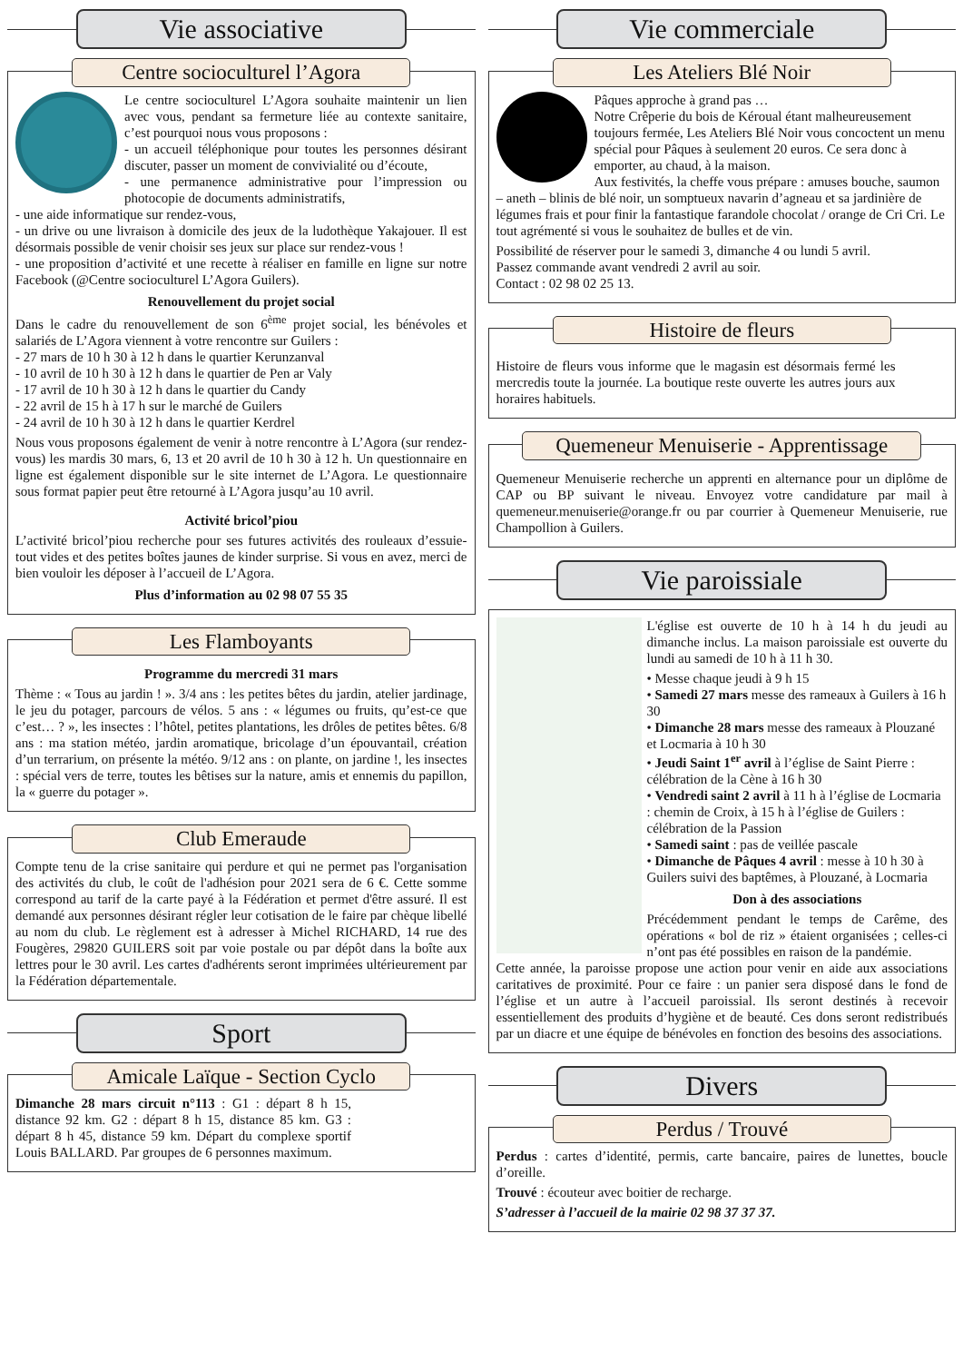Vie associative
Centre socioculturel l’Agora
Le centre socioculturel L’Agora souhaite maintenir un lien avec vous, pendant sa fermeture liée au contexte sanitaire, c’est pourquoi nous vous proposons :
- un accueil téléphonique pour toutes les personnes désirant discuter, passer un moment de convivialité ou d’écoute,
- une permanence administrative pour l’impression ou photocopie de documents administratifs,
- une aide informatique sur rendez-vous,
- un drive ou une livraison à domicile des jeux de la ludothèque Yakajouer. Il est désormais possible de venir choisir ses jeux sur place sur rendez-vous !
- une proposition d’activité et une recette à réaliser en famille en ligne sur notre Facebook (@Centre socioculturel L’Agora Guilers).
Renouvellement du projet social
Dans le cadre du renouvellement de son 6<sup>ème</sup> projet social, les bénévoles et salariés de L’Agora viennent à votre rencontre sur Guilers :
- 27 mars de 10 h 30 à 12 h dans le quartier Kerunzanval
- 10 avril de 10 h 30 à 12 h dans le quartier de Pen ar Valy
- 17 avril de 10 h 30 à 12 h dans le quartier du Candy
- 22 avril de 15 h à 17 h sur le marché de Guilers
- 24 avril de 10 h 30 à 12 h dans le quartier Kerdrel
Nous vous proposons également de venir à notre rencontre à L’Agora (sur rendez-vous) les mardis 30 mars, 6, 13 et 20 avril de 10 h 30 à 12 h. Un questionnaire en ligne est également disponible sur le site internet de L’Agora. Le questionnaire sous format papier peut être retourné à L’Agora jusqu’au 10 avril.
Activité bricol’piou
L’activité bricol’piou recherche pour ses futures activités des rouleaux d’essuie-tout vides et des petites boîtes jaunes de kinder surprise. Si vous en avez, merci de bien vouloir les déposer à l’accueil de L’Agora.
Plus d’information au 02 98 07 55 35
Les Flamboyants
Programme du mercredi 31 mars
Thème : « Tous au jardin ! ». 3/4 ans : les petites bêtes du jardin, atelier jardinage, le jeu du potager, parcours de vélos. 5 ans : « légumes ou fruits, qu’est-ce que c’est… ? », les insectes : l’hôtel, petites plantations, les drôles de petites bêtes. 6/8 ans : ma station météo, jardin aromatique, bricolage d’un épouvantail, création d’un terrarium, on présente la météo. 9/12 ans : on plante, on jardine !, les insectes : spécial vers de terre, toutes les bêtises sur la nature, amis et ennemis du papillon, la « guerre du potager ».
Club Emeraude
Compte tenu de la crise sanitaire qui perdure et qui ne permet pas l'organisation des activités du club, le coût de l'adhésion pour 2021 sera de 6 €. Cette somme correspond au tarif de la carte payé à la Fédération et permet d'être assuré. Il est demandé aux personnes désirant régler leur cotisation de le faire par chèque libellé au nom du club. Le règlement est à adresser à Michel RICHARD, 14 rue des Fougères, 29820 GUILERS soit par voie postale ou par dépôt dans la boîte aux lettres pour le 30 avril. Les cartes d'adhérents seront imprimées ultérieurement par la Fédération départementale.
Sport
Amicale Laïque - Section Cyclo
Dimanche 28 mars circuit n°113 : G1 : départ 8 h 15, distance 92 km. G2 : départ 8 h 15, distance 85 km. G3 : départ 8 h 45, distance 59 km. Départ du complexe sportif Louis BALLARD. Par groupes de 6 personnes maximum.
Vie commerciale
Les Ateliers Blé Noir
Pâques approche à grand pas …
Notre Crêperie du bois de Kéroual étant malheureusement toujours fermée, Les Ateliers Blé Noir vous concoctent un menu spécial pour Pâques à seulement 20 euros. Ce sera donc à emporter, au chaud, à la maison.
Aux festivités, la cheffe vous prépare : amuses bouche, saumon – aneth – blinis de blé noir, un somptueux navarin d’agneau et sa jardinière de légumes frais et pour finir la fantastique farandole chocolat / orange de Cri Cri. Le tout agrémenté si vous le souhaitez de bulles et de vin.
Possibilité de réserver pour le samedi 3, dimanche 4 ou lundi 5 avril.
Passez commande avant vendredi 2 avril au soir.
Contact : 02 98 02 25 13.
Histoire de fleurs
Histoire de fleurs vous informe que le magasin est désormais fermé les mercredis toute la journée. La boutique reste ouverte les autres jours aux horaires habituels.
Quemeneur Menuiserie - Apprentissage
Quemeneur Menuiserie recherche un apprenti en alternance pour un diplôme de CAP ou BP suivant le niveau. Envoyez votre candidature par mail à quemeneur.menuiserie@orange.fr ou par courrier à Quemeneur Menuiserie, rue Champollion à Guilers.
Vie paroissiale
L'église est ouverte de 10 h à 14 h du jeudi au dimanche inclus. La maison paroissiale est ouverte du lundi au samedi de 10 h à 11 h 30.
• Messe chaque jeudi à 9 h 15
• Samedi 27 mars messe des rameaux à Guilers à 16 h 30
• Dimanche 28 mars messe des rameaux à Plouzané et Locmaria à 10 h 30
• Jeudi Saint 1<sup>er</sup> avril à l’église de Saint Pierre : célébration de la Cène à 16 h 30
• Vendredi saint 2 avril à 11 h à l’église de Locmaria : chemin de Croix, à 15 h à l’église de Guilers : célébration de la Passion
• Samedi saint : pas de veillée pascale
• Dimanche de Pâques 4 avril : messe à 10 h 30 à Guilers suivi des baptêmes, à Plouzané, à Locmaria
Don à des associations
Précédemment pendant le temps de Carême, des opérations « bol de riz » étaient organisées ; celles-ci n’ont pas été possibles en raison de la pandémie.
Cette année, la paroisse propose une action pour venir en aide aux associations caritatives de proximité. Pour ce faire : un panier sera disposé dans le fond de l’église et un autre à l’accueil paroissial. Ils seront destinés à recevoir essentiellement des produits d’hygiène et de beauté. Ces dons seront redistribués par un diacre et une équipe de bénévoles en fonction des besoins des associations.
Divers
Perdus / Trouvé
Perdus : cartes d’identité, permis, carte bancaire, paires de lunettes, boucle d’oreille.
Trouvé : écouteur avec boitier de recharge.
S’adresser à l’accueil de la mairie 02 98 37 37 37.